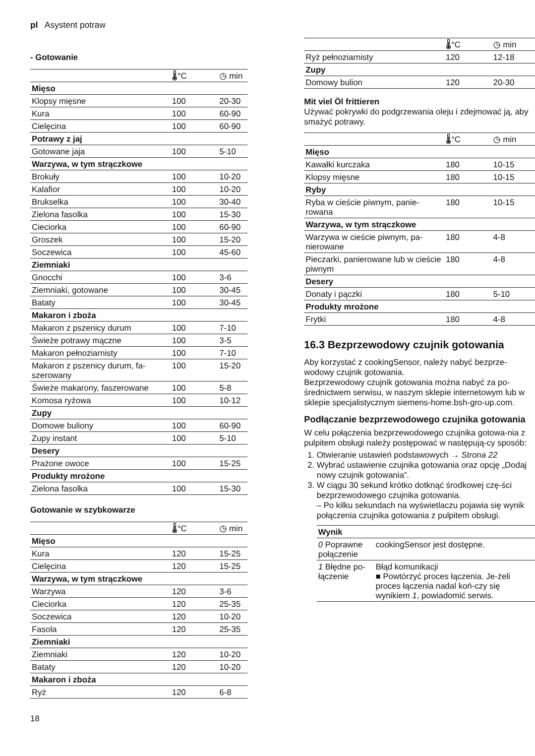pl Asystent potraw
- Gotowanie
| | 🌡°C | ◷ min |
| --- | --- | --- |
| Mięso | | |
| Klopsy mięsne | 100 | 20-30 |
| Kura | 100 | 60-90 |
| Cielęcina | 100 | 60-90 |
| Potrawy z jaj | | |
| Gotowane jaja | 100 | 5-10 |
| Warzywa, w tym strączkowe | | |
| Brokuły | 100 | 10-20 |
| Kalafior | 100 | 10-20 |
| Brukselka | 100 | 30-40 |
| Zielona fasolka | 100 | 15-30 |
| Cieciorka | 100 | 60-90 |
| Groszek | 100 | 15-20 |
| Soczewica | 100 | 45-60 |
| Ziemniaki | | |
| Gnocchi | 100 | 3-6 |
| Ziemniaki, gotowane | 100 | 30-45 |
| Bataty | 100 | 30-45 |
| Makaron i zboża | | |
| Makaron z pszenicy durum | 100 | 7-10 |
| Świeże potrawy mączne | 100 | 3-5 |
| Makaron pełnoziarnisty | 100 | 7-10 |
| Makaron z pszenicy durum, fa-szerowany | 100 | 15-20 |
| Świeże makarony, faszerowane | 100 | 5-8 |
| Komosa ryżowa | 100 | 10-12 |
| Zupy | | |
| Domowe buliony | 100 | 60-90 |
| Zupy instant | 100 | 5-10 |
| Desery | | |
| Prażone owoce | 100 | 15-25 |
| Produkty mrożone | | |
| Zielona fasolka | 100 | 15-30 |
Gotowanie w szybkowarze
| | 🌡°C | ◷ min |
| --- | --- | --- |
| Mięso | | |
| Kura | 120 | 15-25 |
| Cielęcina | 120 | 15-25 |
| Warzywa, w tym strączkowe | | |
| Warzywa | 120 | 3-6 |
| Cieciorka | 120 | 25-35 |
| Soczewica | 120 | 10-20 |
| Fasola | 120 | 25-35 |
| Ziemniaki | | |
| Ziemniaki | 120 | 10-20 |
| Bataty | 120 | 10-20 |
| Makaron i zboża | | |
| Ryż | 120 | 6-8 |
| | 🌡°C | ◷ min |
| --- | --- | --- |
| Ryż pełnoziarnisty | 120 | 12-18 |
| Zupy | | |
| Domowy bulion | 120 | 20-30 |
Mit viel Öl frittieren
Używać pokrywki do podgrzewania oleju i zdejmować ją, aby smażyć potrawy.
| | 🌡°C | ◷ min |
| --- | --- | --- |
| Mięso | | |
| Kawałki kurczaka | 180 | 10-15 |
| Klopsy mięsne | 180 | 10-15 |
| Ryby | | |
| Ryba w cieście piwnym, panie-rowana | 180 | 10-15 |
| Warzywa, w tym strączkowe | | |
| Warzywa w cieście piwnym, pa-nierowane | 180 | 4-8 |
| Pieczarki, panierowane lub w cieście piwnym | 180 | 4-8 |
| Desery | | |
| Donaty i pączki | 180 | 5-10 |
| Produkty mrożone | | |
| Frytki | 180 | 4-8 |
16.3 Bezprzewodowy czujnik gotowania
Aby korzystać z cookingSensor, należy nabyć bezprze-wodowy czujnik gotowania.
Bezprzewodowy czujnik gotowania można nabyć za po-średnictwem serwisu, w naszym sklepie internetowym lub w sklepie specjalistycznym siemens-home.bsh-gro-up.com.
Podłączanie bezprzewodowego czujnika gotowania
W celu połączenia bezprzewodowego czujnika gotowa-nia z pulpitem obsługi należy postępować w następują-cy sposób:
1. Otwieranie ustawień podstawowych → Strona 22
2. Wybrać ustawienie czujnika gotowania oraz opcję „Dodaj nowy czujnik gotowania”.
3. W ciągu 30 sekund krótko dotknąć środkowej czę-ści bezprzewodowego czujnika gotowania.
– Po kilku sekundach na wyświetlaczu pojawia się wynik połączenia czujnika gotowania z pulpitem obsługi.
| Wynik | |
| --- | --- |
| 0 Poprawne połączenie | cookingSensor jest dostępne. |
| 1 Błędne po-łączenie | Błąd komunikacji ■ Powtórzyć proces łączenia. Je-żeli proces łączenia nadal koń-czy się wynikiem 1 , powiadomić serwis. |
18